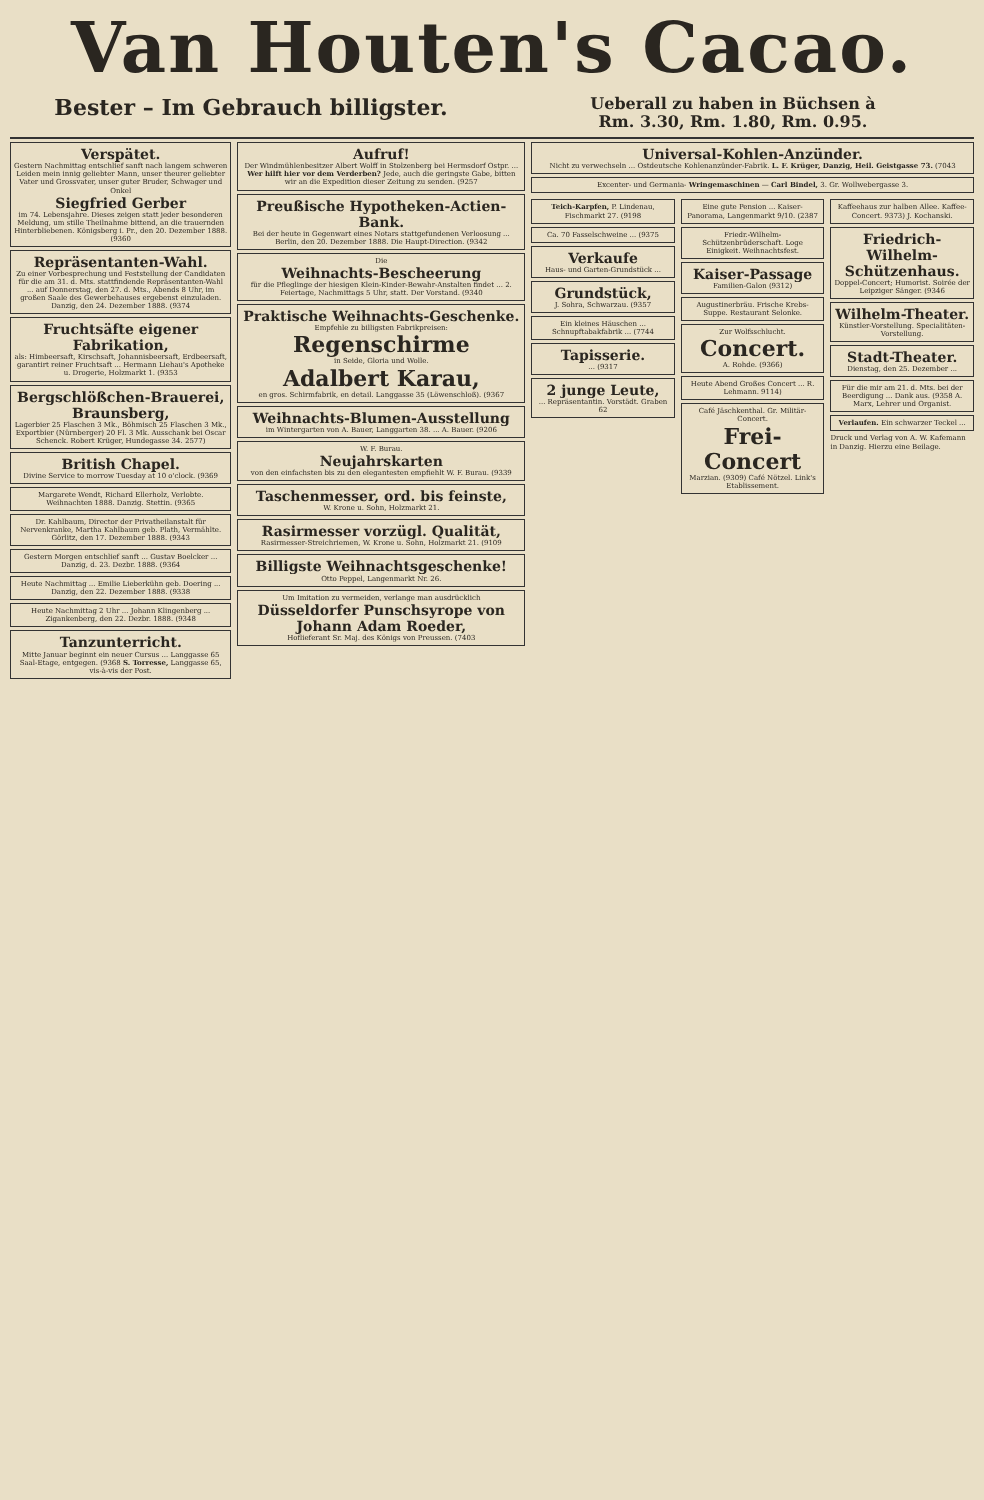Van Houten's Cacao.
Bester – Im Gebrauch billigster.
Ueberall zu haben in Büchsen à
Rm. 3.30, Rm. 1.80, Rm. 0.95.
Verspätet.
Gestern Nachmittag entschlief sanft nach langem schweren Leiden mein innig geliebter Mann, unser theurer geliebter Vater und Grossvater, unser guter Bruder, Schwager und Onkel
Siegfried Gerber
im 74. Lebensjahre. Dieses zeigen statt jeder besonderen Meldung, um stille Theilnahme bittend, an die trauernden Hinterbliebenen. Königsberg i. Pr., den 20. Dezember 1888. (9360
Repräsentanten-Wahl.
Zu einer Vorbesprechung und Feststellung der Candidaten für die am 31. d. Mts. stattfindende Repräsentanten-Wahl ... auf Donnerstag, den 27. d. Mts., Abends 8 Uhr, im großen Saale des Gewerbehauses ergebenst einzuladen. Danzig, den 24. Dezember 1888. (9374
Fruchtsäfte eigener Fabrikation,
als: Himbeersaft, Kirschsaft, Johannisbeersaft, Erdbeersaft, garantirt reiner Fruchtsaft ... Hermann Liehau's Apotheke u. Drogerie, Holzmarkt 1. (9353
Bergschlößchen-Brauerei, Braunsberg,
Lagerbier 25 Flaschen 3 Mk., Böhmisch 25 Flaschen 3 Mk., Exportbier (Nürnberger) 20 Fl. 3 Mk. Ausschank bei Oscar Schenck. Robert Krüger, Hundegasse 34. 2577)
British Chapel.
Divine Service to morrow Tuesday at 10 o'clock. (9369
Margarete Wendt, Richard Ellerholz, Verlobte. Weihnachten 1888. Danzig. Stettin. (9365
Dr. Kahlbaum, Director der Privatheilanstalt für Nervenkranke, Martha Kahlbaum geb. Plath, Vermählte. Görlitz, den 17. Dezember 1888. (9343
Gestern Morgen entschlief sanft ... Gustav Boelcker ... Danzig, d. 23. Dezbr. 1888. (9364
Heute Nachmittag ... Emilie Lieberkühn geb. Doering ... Danzig, den 22. Dezember 1888. (9338
Heute Nachmittag 2 Uhr ... Johann Klingenberg ... Zigankenberg, den 22. Dezbr. 1888. (9348
Tanzunterricht.
Mitte Januar beginnt ein neuer Cursus ... Langgasse 65 Saal-Etage, entgegen. (9368 S. Torresse, Langgasse 65, vis-à-vis der Post.
Aufruf!
Der Windmühlenbesitzer Albert Wolff in Stolzenberg bei Hermsdorf Ostpr. ... Wer hilft hier vor dem Verderben? Jede, auch die geringste Gabe, bitten wir an die Expedition dieser Zeitung zu senden. (9257
Preußische Hypotheken-Actien-Bank.
Bei der heute in Gegenwart eines Notars stattgefundenen Verloosung ... Berlin, den 20. Dezember 1888. Die Haupt-Direction. (9342
Die
Weihnachts-Bescheerung
für die Pfleglinge der hiesigen Klein-Kinder-Bewahr-Anstalten findet ... 2. Feiertage, Nachmittags 5 Uhr, statt. Der Vorstand. (9340
Praktische Weihnachts-Geschenke.
Empfehle zu billigsten Fabrikpreisen:
Regenschirme
in Seide, Gloria und Wolle.
Adalbert Karau,
en gros. Schirmfabrik, en detail. Langgasse 35 (Löwenschloß). (9367
Weihnachts-Blumen-Ausstellung
im Wintergarten von A. Bauer, Langgarten 38. ... A. Bauer. (9206
W. F. Burau.
Neujahrskarten
von den einfachsten bis zu den elegantesten empfiehlt W. F. Burau. (9339
Taschenmesser, ord. bis feinste,
W. Krone u. Sohn, Holzmarkt 21.
Rasirmesser vorzügl. Qualität,
Rasirmesser-Streichriemen, W. Krone u. Sohn, Holzmarkt 21. (9109
Billigste Weihnachtsgeschenke!
Otto Peppel, Langenmarkt Nr. 26.
Um Imitation zu vermeiden, verlange man ausdrücklich
Düsseldorfer Punschsyrope von Johann Adam Roeder,
Hoflieferant Sr. Maj. des Königs von Preussen. (7403
Universal-Kohlen-Anzünder.
Nicht zu verwechseln ... Ostdeutsche Kohlenanzünder-Fabrik. L. F. Krüger, Danzig, Heil. Geistgasse 73. (7043
Excenter- und Germania- Wringemaschinen — Carl Bindel, 3. Gr. Wollwebergasse 3.
Teich-Karpfen, P. Lindenau, Fischmarkt 27. (9198
Ca. 70 Fasselschweine ... (9375
Verkaufe
Haus- und Garten-Grundstück ...
Grundstück,
J. Sohra, Schwarzau. (9357
Ein kleines Häuschen ... Schnupftabakfabrik ... (7744
Tapisserie.
... (9317
2 junge Leute,
... Repräsentantin. Vorstädt. Graben 62
Eine gute Pension ... Kaiser-Panorama, Langenmarkt 9/10. (2387
Friedr.-Wilhelm-Schützenbrüderschaft. Loge Einigkeit. Weihnachtsfest.
Kaiser-Passage
Familien-Galon (9312)
Augustinerbräu. Frische Krebs-Suppe. Restaurant Selonke.
Zur Wolfsschlucht.
Concert.
A. Rohde. (9366)
Heute Abend Großes Concert ... R. Lehmann. 9114)
Café Jäschkenthal. Gr. Militär-Concert.
Frei-Concert
Marzian. (9309) Café Nötzel. Link's Etablissement.
Kaffeehaus zur halben Allee. Kaffee-Concert. 9373) J. Kochanski.
Friedrich-Wilhelm-Schützenhaus.
Doppel-Concert; Humorist. Soirée der Leipziger Sänger. (9346
Wilhelm-Theater.
Künstler-Vorstellung. Specialitäten-Vorstellung.
Stadt-Theater.
Dienstag, den 25. Dezember ...
Für die mir am 21. d. Mts. bei der Beerdigung ... Dank aus. (9358 A. Marx, Lehrer und Organist.
Verlaufen. Ein schwarzer Teckel ...
Druck und Verlag von A. W. Kafemann in Danzig. Hierzu eine Beilage.